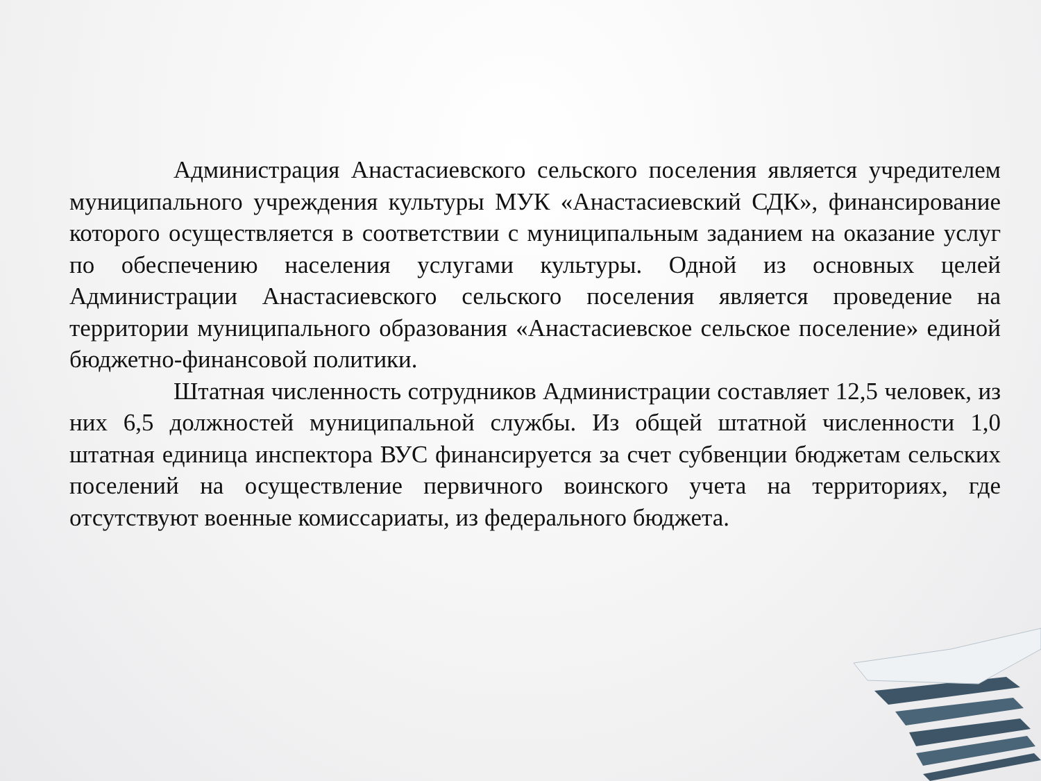Администрация Анастасиевского сельского поселения является учредителем муниципального учреждения культуры МУК «Анастасиевский СДК», финансирование которого осуществляется в соответствии с муниципальным заданием на оказание услуг по обеспечению населения услугами культуры. Одной из основных целей Администрации Анастасиевского сельского поселения является проведение на территории муниципального образования «Анастасиевское сельское поселение» единой бюджетно-финансовой политики.
Штатная численность сотрудников Администрации составляет 12,5 человек, из них 6,5 должностей муниципальной службы. Из общей штатной численности 1,0 штатная единица инспектора ВУС финансируется за счет субвенции бюджетам сельских поселений на осуществление первичного воинского учета на территориях, где отсутствуют военные комиссариаты, из федерального бюджета.